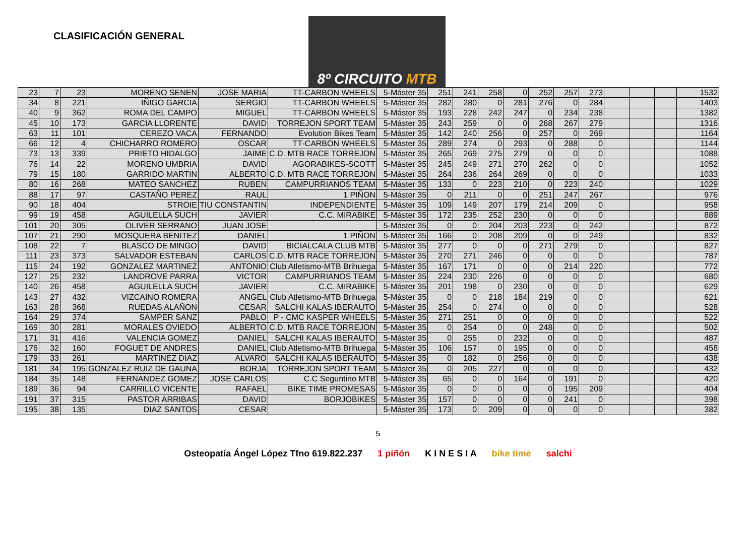CLASIFICACIÓN GENERAL
8º CIRCUITO MTB
| 23 | 7 | 23 | MORENO SENEN | JOSE MARIA | TT-CARBON WHEELS | 5-Máster 35 | 251 | 241 | 258 | 0 | 252 | 257 | 273 | | | | 1532 |
| 34 | 8 | 221 | IÑIGO GARCIA | SERGIO | TT-CARBON WHEELS | 5-Máster 35 | 282 | 280 | 0 | 281 | 276 | 0 | 284 | | | | 1403 |
| 40 | 9 | 362 | ROMA DEL CAMPO | MIGUEL | TT-CARBON WHEELS | 5-Máster 35 | 193 | 228 | 242 | 247 | 0 | 234 | 238 | | | | 1382 |
| 45 | 10 | 173 | GARCIA LLORENTE | DAVID | TORREJON SPORT TEAM | 5-Máster 35 | 243 | 259 | 0 | 0 | 268 | 267 | 279 | | | | 1316 |
| 63 | 11 | 101 | CEREZO VACA | FERNANDO | Evolution Bikes Team | 5-Máster 35 | 142 | 240 | 256 | 0 | 257 | 0 | 269 | | | | 1164 |
| 66 | 12 | 4 | CHICHARRO ROMERO | OSCAR | TT-CARBON WHEELS | 5-Máster 35 | 289 | 274 | 0 | 293 | 0 | 288 | 0 | | | | 1144 |
| 73 | 13 | 339 | PRIETO HIDALGO | JAIME | C.D. MTB RACE TORREJON | 5-Máster 35 | 265 | 269 | 275 | 279 | 0 | 0 | 0 | | | | 1088 |
| 76 | 14 | 22 | MORENO UMBRIA | DAVID | AGORABIKES-SCOTT | 5-Máster 35 | 245 | 249 | 271 | 270 | 262 | 0 | 0 | | | | 1052 |
| 79 | 15 | 180 | GARRIDO MARTIN | ALBERTO | C.D. MTB RACE TORREJON | 5-Máster 35 | 264 | 236 | 264 | 269 | 0 | 0 | 0 | | | | 1033 |
| 80 | 16 | 268 | MATEO SANCHEZ | RUBEN | CAMPURRIANOS TEAM | 5-Máster 35 | 133 | 0 | 223 | 210 | 0 | 223 | 240 | | | | 1029 |
| 88 | 17 | 97 | CASTAÑO PEREZ | RAUL | 1 PIÑON | 5-Máster 35 | 0 | 211 | 0 | 0 | 251 | 247 | 267 | | | | 976 |
| 90 | 18 | 404 | STROIE | TIU CONSTANTIN | INDEPENDIENTE | 5-Máster 35 | 109 | 149 | 207 | 179 | 214 | 209 | 0 | | | | 958 |
| 99 | 19 | 458 | AGUILELLA SUCH | JAVIER | C.C. MIRABIKE | 5-Máster 35 | 172 | 235 | 252 | 230 | 0 | 0 | 0 | | | | 889 |
| 101 | 20 | 305 | OLIVER SERRANO | JUAN JOSE | | 5-Máster 35 | 0 | 0 | 204 | 203 | 223 | 0 | 242 | | | | 872 |
| 107 | 21 | 290 | MOSQUERA BENITEZ | DANIEL | 1 PIÑON | 5-Máster 35 | 166 | 0 | 208 | 209 | 0 | 0 | 249 | | | | 832 |
| 108 | 22 | 7 | BLASCO DE MINGO | DAVID | BICIALCALA CLUB MTB | 5-Máster 35 | 277 | 0 | 0 | 0 | 271 | 279 | 0 | | | | 827 |
| 111 | 23 | 373 | SALVADOR ESTEBAN | CARLOS | C.D. MTB RACE TORREJON | 5-Máster 35 | 270 | 271 | 246 | 0 | 0 | 0 | 0 | | | | 787 |
| 115 | 24 | 192 | GONZALEZ MARTINEZ | ANTONIO | Club Atletismo-MTB Brihuega | 5-Máster 35 | 167 | 171 | 0 | 0 | 0 | 214 | 220 | | | | 772 |
| 127 | 25 | 232 | LANDROVE PARRA | VICTOR | CAMPURRIANOS TEAM | 5-Máster 35 | 224 | 230 | 226 | 0 | 0 | 0 | 0 | | | | 680 |
| 140 | 26 | 458 | AGUILELLA SUCH | JAVIER | C.C. MIRABIKE | 5-Máster 35 | 201 | 198 | 0 | 230 | 0 | 0 | 0 | | | | 629 |
| 143 | 27 | 432 | VIZCAINO ROMERA | ANGEL | Club Atletismo-MTB Brihuega | 5-Máster 35 | 0 | 0 | 218 | 184 | 219 | 0 | 0 | | | | 621 |
| 163 | 28 | 368 | RUEDAS ALAÑON | CESAR | SALCHI KALAS IBERAUTO | 5-Máster 35 | 254 | 0 | 274 | 0 | 0 | 0 | 0 | | | | 528 |
| 164 | 29 | 374 | SAMPER SANZ | PABLO | P - CMC KASPER WHEELS | 5-Máster 35 | 271 | 251 | 0 | 0 | 0 | 0 | 0 | | | | 522 |
| 169 | 30 | 281 | MORALES OVIEDO | ALBERTO | C.D. MTB RACE TORREJON | 5-Máster 35 | 0 | 254 | 0 | 0 | 248 | 0 | 0 | | | | 502 |
| 171 | 31 | 416 | VALENCIA GOMEZ | DANIEL | SALCHI KALAS IBERAUTO | 5-Máster 35 | 0 | 255 | 0 | 232 | 0 | 0 | 0 | | | | 487 |
| 176 | 32 | 160 | FOGUET DE ANDRES | DANIEL | Club Atletismo-MTB Brihuega | 5-Máster 35 | 106 | 157 | 0 | 195 | 0 | 0 | 0 | | | | 458 |
| 179 | 33 | 261 | MARTINEZ DIAZ | ALVARO | SALCHI KALAS IBERAUTO | 5-Máster 35 | 0 | 182 | 0 | 256 | 0 | 0 | 0 | | | | 438 |
| 181 | 34 | 195 | GONZALEZ RUIZ DE GAUNA | BORJA | TORREJON SPORT TEAM | 5-Máster 35 | 0 | 205 | 227 | 0 | 0 | 0 | 0 | | | | 432 |
| 184 | 35 | 148 | FERNANDEZ GOMEZ | JOSE CARLOS | C.C Seguntino MTB | 5-Máster 35 | 65 | 0 | 0 | 164 | 0 | 191 | 0 | | | | 420 |
| 189 | 36 | 94 | CARRILLO VICENTE | RAFAEL | BIKE TIME PROMESAS | 5-Máster 35 | 0 | 0 | 0 | 0 | 0 | 195 | 209 | | | | 404 |
| 191 | 37 | 315 | PASTOR ARRIBAS | DAVID | BORJOBIKES | 5-Máster 35 | 157 | 0 | 0 | 0 | 0 | 241 | 0 | | | | 398 |
| 195 | 38 | 135 | DIAZ SANTOS | CESAR | | 5-Máster 35 | 173 | 0 | 209 | 0 | 0 | 0 | 0 | | | | 382 |
5
Osteopatía Ángel López Tfno 619.822.237 1 piñón K I N E S I A bike time salchi